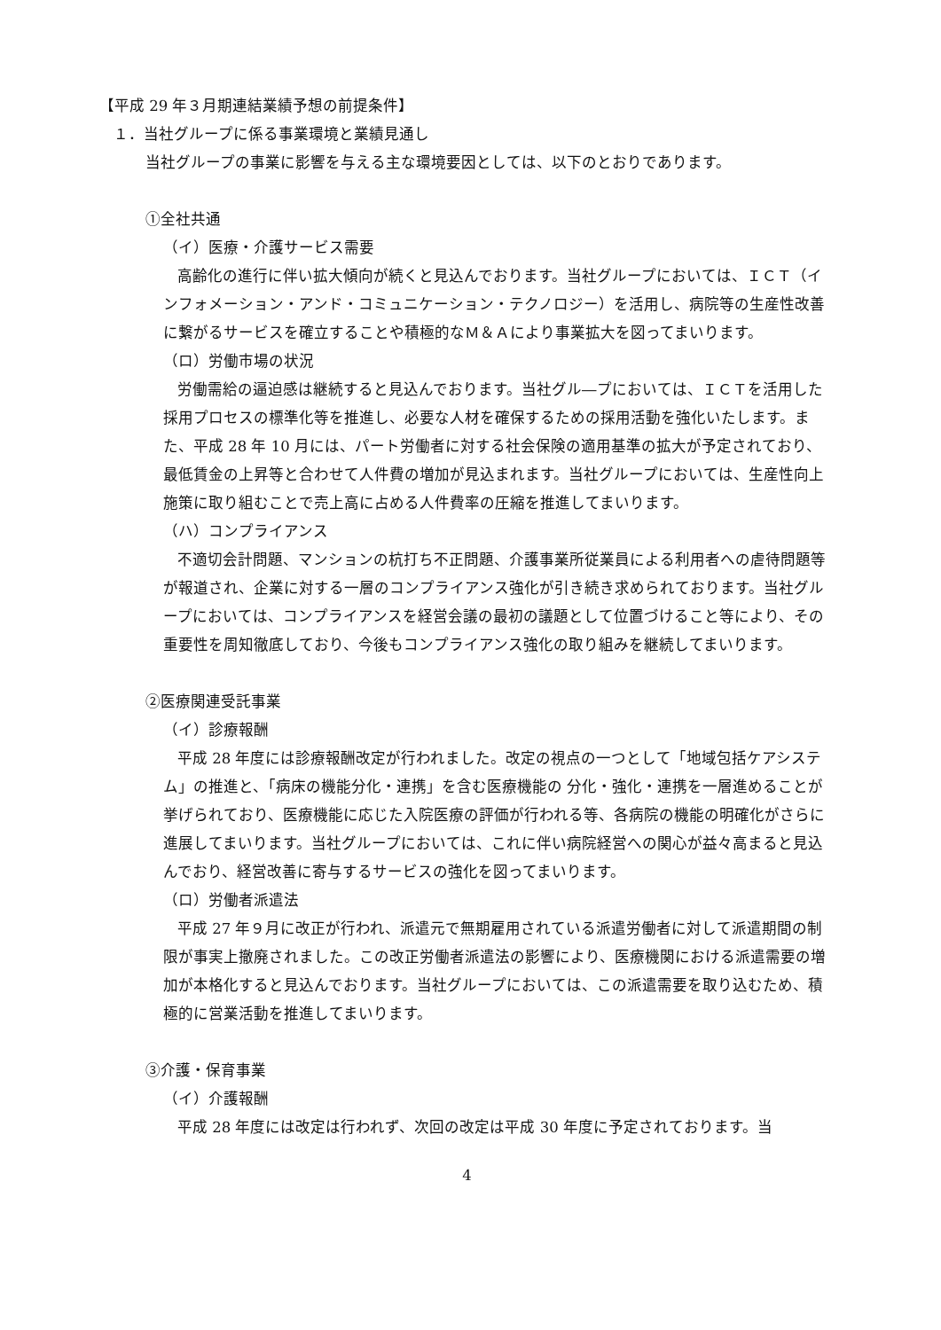【平成 29 年３月期連結業績予想の前提条件】
１．当社グループに係る事業環境と業績見通し
当社グループの事業に影響を与える主な環境要因としては、以下のとおりであります。
①全社共通
（イ）医療・介護サービス需要
高齢化の進行に伴い拡大傾向が続くと見込んでおります。当社グループにおいては、ＩＣＴ（インフォメーション・アンド・コミュニケーション・テクノロジー）を活用し、病院等の生産性改善に繋がるサービスを確立することや積極的なＭ＆Ａにより事業拡大を図ってまいります。
（ロ）労働市場の状況
労働需給の逼迫感は継続すると見込んでおります。当社グル―プにおいては、ＩＣＴを活用した採用プロセスの標準化等を推進し、必要な人材を確保するための採用活動を強化いたします。また、平成 28 年 10 月には、パート労働者に対する社会保険の適用基準の拡大が予定されており、最低賃金の上昇等と合わせて人件費の増加が見込まれます。当社グループにおいては、生産性向上施策に取り組むことで売上高に占める人件費率の圧縮を推進してまいります。
（ハ）コンプライアンス
不適切会計問題、マンションの杭打ち不正問題、介護事業所従業員による利用者への虐待問題等が報道され、企業に対する一層のコンプライアンス強化が引き続き求められております。当社グループにおいては、コンプライアンスを経営会議の最初の議題として位置づけること等により、その重要性を周知徹底しており、今後もコンプライアンス強化の取り組みを継続してまいります。
②医療関連受託事業
（イ）診療報酬
平成 28 年度には診療報酬改定が行われました。改定の視点の一つとして「地域包括ケアシステム」の推進と、「病床の機能分化・連携」を含む医療機能の 分化・強化・連携を一層進めることが挙げられており、医療機能に応じた入院医療の評価が行われる等、各病院の機能の明確化がさらに進展してまいります。当社グループにおいては、これに伴い病院経営への関心が益々高まると見込んでおり、経営改善に寄与するサービスの強化を図ってまいります。
（ロ）労働者派遣法
平成 27 年９月に改正が行われ、派遣元で無期雇用されている派遣労働者に対して派遣期間の制限が事実上撤廃されました。この改正労働者派遣法の影響により、医療機関における派遣需要の増加が本格化すると見込んでおります。当社グループにおいては、この派遣需要を取り込むため、積極的に営業活動を推進してまいります。
③介護・保育事業
（イ）介護報酬
平成 28 年度には改定は行われず、次回の改定は平成 30 年度に予定されております。当
4